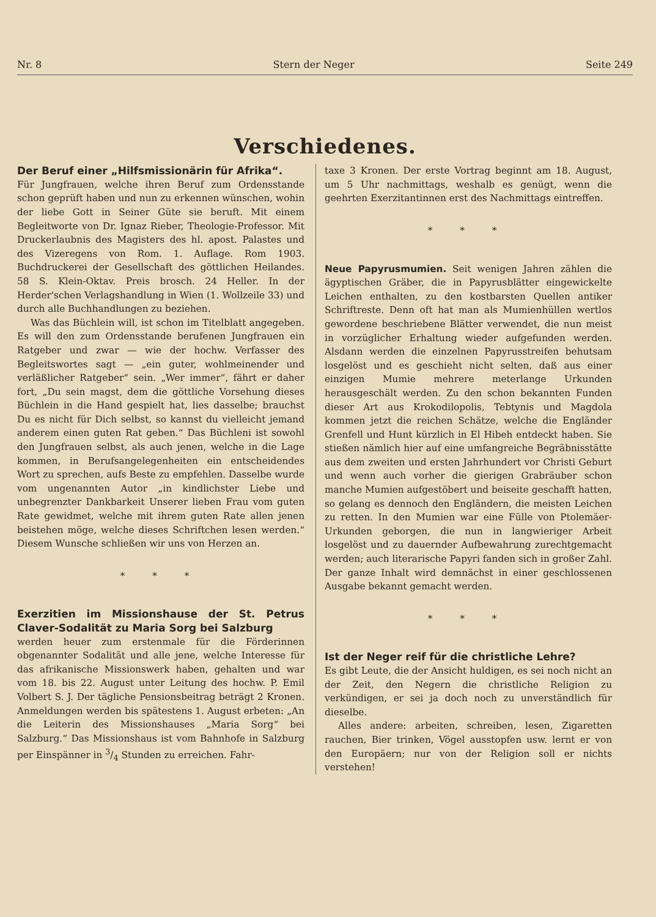Nr. 8 Stern der Neger Seite 249
Verschiedenes.
Der Beruf einer „Hilfsmissionärin für Afrika“.
Für Jungfrauen, welche ihren Beruf zum Ordensstande schon geprüft haben und nun zu erkennen wünschen, wohin der liebe Gott in Seiner Güte sie beruft. Mit einem Begleitworte von Dr. Ignaz Rieber, Theologie-Professor. Mit Druckerlaubnis des Magisters des hl. apost. Palastes und des Vizeregens von Rom. 1. Auflage. Rom 1903. Buchdruckerei der Gesellschaft des göttlichen Heilandes. 58 S. Klein-Oktav. Preis brosch. 24 Heller. In der Herder'schen Verlagshandlung in Wien (1. Wollzeile 33) und durch alle Buchhandlungen zu beziehen.
Was das Büchlein will, ist schon im Titelblatt angegeben. Es will den zum Ordensstande berufenen Jungfrauen ein Ratgeber und zwar — wie der hochw. Verfasser des Begleitswortes sagt — „ein guter, wohlmeinender und verläßlicher Ratgeber“ sein. „Wer immer“, fährt er daher fort, „Du sein magst, dem die göttliche Vorsehung dieses Büchlein in die Hand gespielt hat, lies dasselbe; brauchst Du es nicht für Dich selbst, so kannst du vielleicht jemand anderem einen guten Rat geben.“ Das Büchleni ist sowohl den Jungfrauen selbst, als auch jenen, welche in die Lage kommen, in Berufsangelegenheiten ein entscheidendes Wort zu sprechen, aufs Beste zu empfehlen. Dasselbe wurde vom ungenannten Autor „in kindlichster Liebe und unbegrenzter Dankbarkeit Unserer lieben Frau vom guten Rate gewidmet, welche mit ihrem guten Rate allen jenen beistehen möge, welche dieses Schriftchen lesen werden.“ Diesem Wunsche schließen wir uns von Herzen an.
* * *
Exerzitien im Missionshause der St. Petrus Claver-Sodalität zu Maria Sorg bei Salzburg
werden heuer zum erstenmale für die Förderinnen obgenannter Sodalität und alle jene, welche Interesse für das afrikanische Missionswerk haben, gehalten und war vom 18. bis 22. August unter Leitung des hochw. P. Emil Volbert S. J. Der tägliche Pensionsbeitrag beträgt 2 Kronen. Anmeldungen werden bis spätestens 1. August erbeten: „An die Leiterin des Missionshauses „Maria Sorg“ bei Salzburg.“ Das Missionshaus ist vom Bahnhofe in Salzburg per Einspänner in 3/4 Stunden zu erreichen. Fahr-
taxe 3 Kronen. Der erste Vortrag beginnt am 18. August, um 5 Uhr nachmittags, weshalb es genügt, wenn die geehrten Exerzitantinnen erst des Nachmittags eintreffen.
* * *
Neue Papyrusmumien. Seit wenigen Jahren zählen die ägyptischen Gräber, die in Papyrusblätter eingewickelte Leichen enthalten, zu den kostbarsten Quellen antiker Schriftreste. Denn oft hat man als Mumienhüllen wertlos gewordene beschriebene Blätter verwendet, die nun meist in vorzüglicher Erhaltung wieder aufgefunden werden. Alsdann werden die einzelnen Papyrusstreifen behutsam losgelöst und es geschieht nicht selten, daß aus einer einzigen Mumie mehrere meterlange Urkunden herausgeschält werden. Zu den schon bekannten Funden dieser Art aus Krokodilopolis, Tebtynis und Magdola kommen jetzt die reichen Schätze, welche die Engländer Grenfell und Hunt kürzlich in El Hibeh entdeckt haben. Sie stießen nämlich hier auf eine umfangreiche Begräbnisstätte aus dem zweiten und ersten Jahrhundert vor Christi Geburt und wenn auch vorher die gierigen Grabräuber schon manche Mumien aufgestöbert und beiseite geschafft hatten, so gelang es dennoch den Engländern, die meisten Leichen zu retten. In den Mumien war eine Fülle von Ptolemäer-Urkunden geborgen, die nun in langwieriger Arbeit losgelöst und zu dauernder Aufbewahrung zurechtgemacht werden; auch literarische Papyri fanden sich in großer Zahl. Der ganze Inhalt wird demnächst in einer geschlossenen Ausgabe bekannt gemacht werden.
* * *
Ist der Neger reif für die christliche Lehre?
Es gibt Leute, die der Ansicht huldigen, es sei noch nicht an der Zeit, den Negern die christliche Religion zu verkündigen, er sei ja doch noch zu unverständlich für dieselbe.
Alles andere: arbeiten, schreiben, lesen, Zigaretten rauchen, Bier trinken, Vögel ausstopfen usw. lernt er von den Europäern; nur von der Religion soll er nichts verstehen!